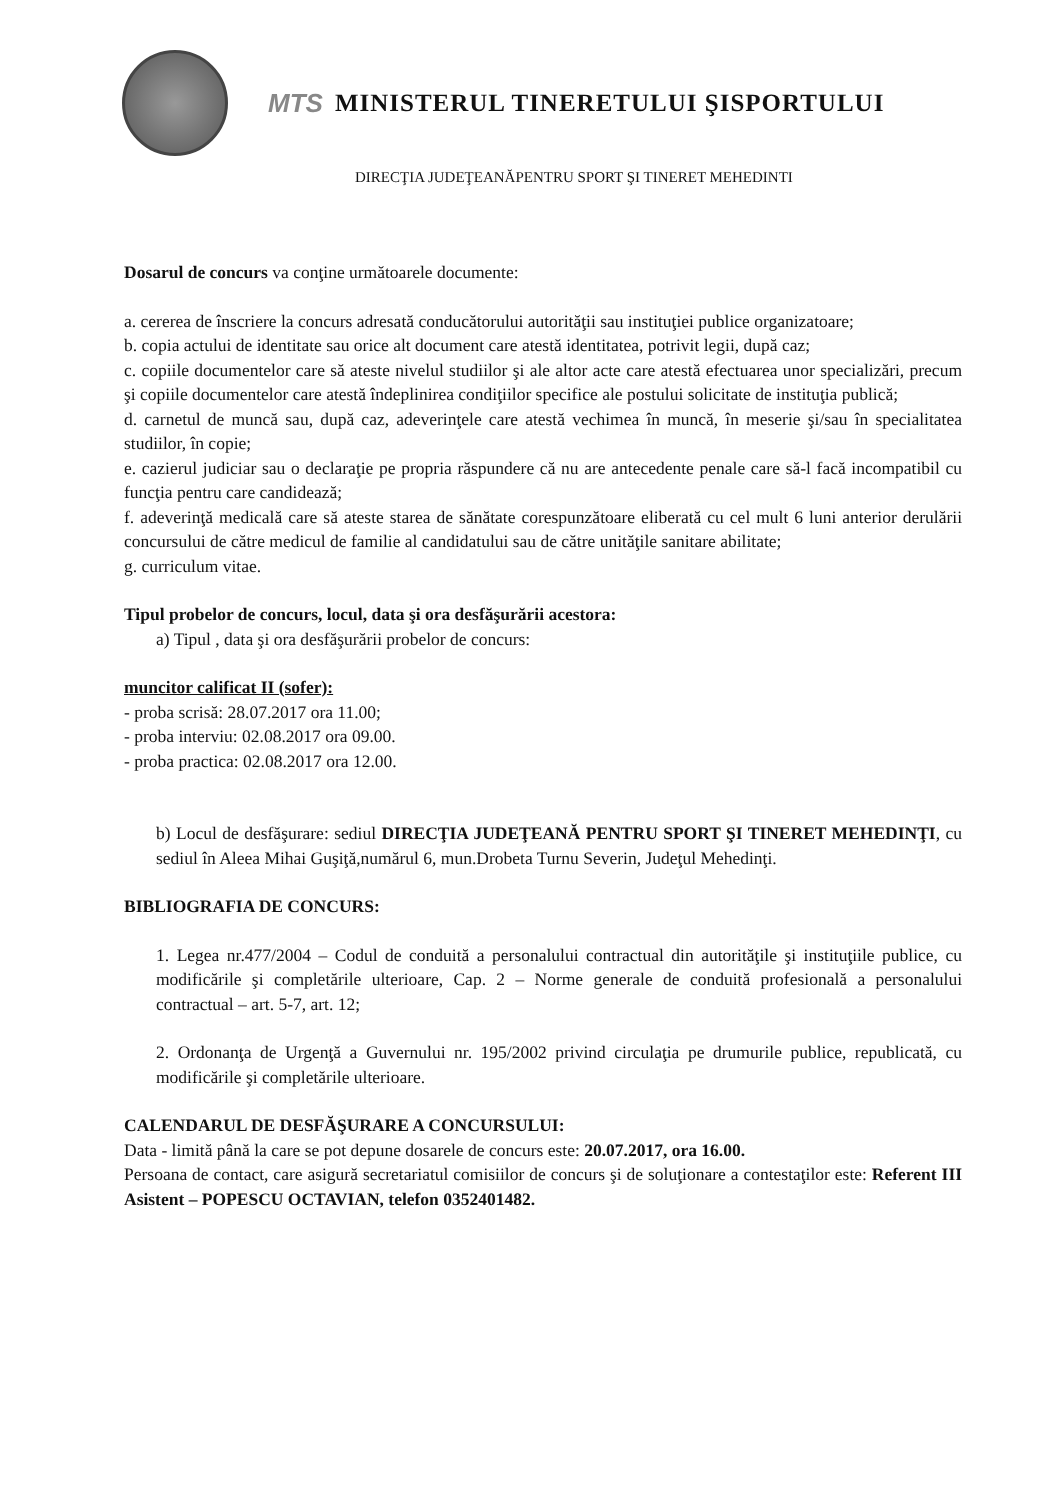MTS MINISTERUL TINERETULUI ŞISPORTULUI
DIRECŢIA JUDEŢEANĂPENTRU SPORT ŞI TINERET MEHEDINTI
Dosarul de concurs va conţine următoarele documente:
a. cererea de înscriere la concurs adresată conducătorului autorităţii sau instituţiei publice organizatoare;
b. copia actului de identitate sau orice alt document care atestă identitatea, potrivit legii, după caz;
c. copiile documentelor care să ateste nivelul studiilor şi ale altor acte care atestă efectuarea unor specializări, precum şi copiile documentelor care atestă îndeplinirea condiţiilor specifice ale postului solicitate de instituţia publică;
d. carnetul de muncă sau, după caz, adeverinţele care atestă vechimea în muncă, în meserie şi/sau în specialitatea studiilor, în copie;
e. cazierul judiciar sau o declaraţie pe propria răspundere că nu are antecedente penale care să-l facă incompatibil cu funcţia pentru care candidează;
f. adeverinţă medicală care să ateste starea de sănătate corespunzătoare eliberată cu cel mult 6 luni anterior derulării concursului de către medicul de familie al candidatului sau de către unităţile sanitare abilitate;
g. curriculum vitae.
Tipul probelor de concurs, locul, data şi ora desfăşurării acestora:
a) Tipul , data şi ora desfăşurării probelor de concurs:
muncitor calificat II (sofer):
- proba scrisă: 28.07.2017 ora 11.00;
- proba interviu: 02.08.2017 ora 09.00.
- proba practica: 02.08.2017 ora 12.00.
b) Locul de desfăşurare: sediul DIRECŢIA JUDEŢEANĂ PENTRU SPORT ŞI TINERET MEHEDINŢI, cu sediul în Aleea Mihai Guşiţă,numărul 6, mun.Drobeta Turnu Severin, Judeţul Mehedinţi.
BIBLIOGRAFIA DE CONCURS:
1. Legea nr.477/2004 – Codul de conduită a personalului contractual din autorităţile şi instituţiile publice, cu modificările şi completările ulterioare, Cap. 2 – Norme generale de conduită profesională a personalului contractual – art. 5-7, art. 12;
2. Ordonanţa de Urgenţă a Guvernului nr. 195/2002 privind circulaţia pe drumurile publice, republicată, cu modificările şi completările ulterioare.
CALENDARUL DE DESFĂŞURARE A CONCURSULUI:
Data - limită până la care se pot depune dosarele de concurs este: 20.07.2017, ora 16.00.
Persoana de contact, care asigură secretariatul comisiilor de concurs şi de soluţionare a contestaţilor este: Referent III Asistent – POPESCU OCTAVIAN, telefon 0352401482.